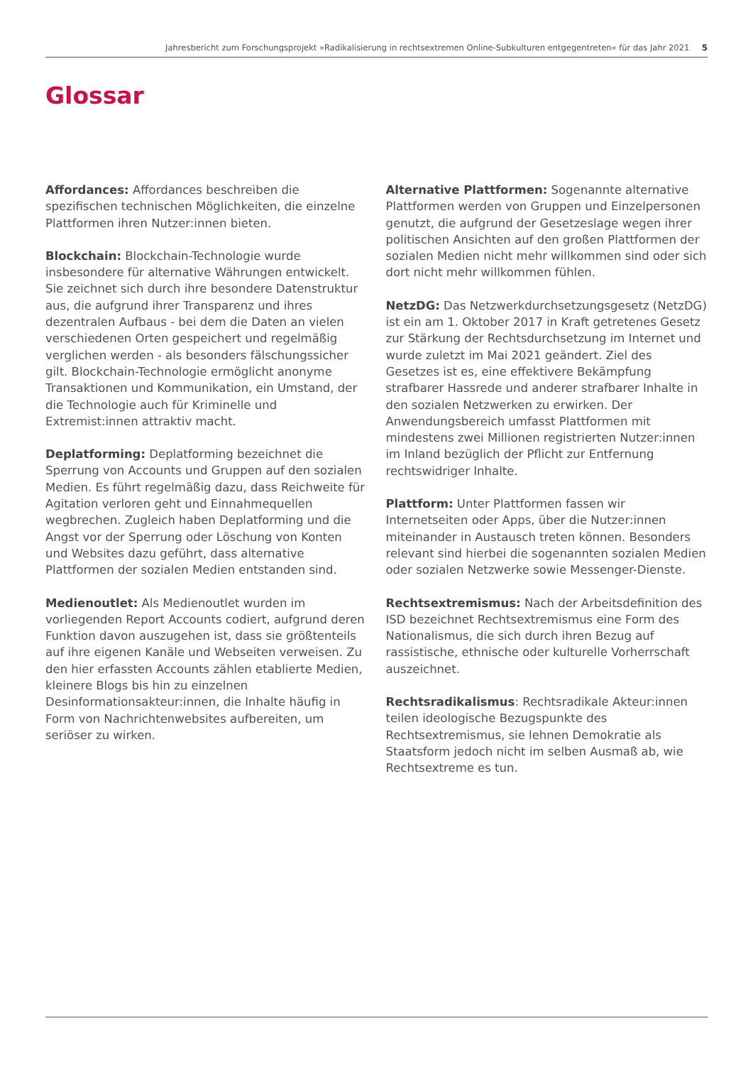Jahresbericht zum Forschungsprojekt »Radikalisierung in rechtsextremen Online-Subkulturen entgegentreten« für das Jahr 2021 5
Glossar
Affordances: Affordances beschreiben die spezifischen technischen Möglichkeiten, die einzelne Plattformen ihren Nutzer:innen bieten.
Blockchain: Blockchain-Technologie wurde insbesondere für alternative Währungen entwickelt. Sie zeichnet sich durch ihre besondere Datenstruktur aus, die aufgrund ihrer Transparenz und ihres dezentralen Aufbaus - bei dem die Daten an vielen verschiedenen Orten gespeichert und regelmäßig verglichen werden - als besonders fälschungssicher gilt. Blockchain-Technologie ermöglicht anonyme Transaktionen und Kommunikation, ein Umstand, der die Technologie auch für Kriminelle und Extremist:innen attraktiv macht.
Deplatforming: Deplatforming bezeichnet die Sperrung von Accounts und Gruppen auf den sozialen Medien. Es führt regelmäßig dazu, dass Reichweite für Agitation verloren geht und Einnahmequellen wegbrechen. Zugleich haben Deplatforming und die Angst vor der Sperrung oder Löschung von Konten und Websites dazu geführt, dass alternative Plattformen der sozialen Medien entstanden sind.
Medienoutlet: Als Medienoutlet wurden im vorliegenden Report Accounts codiert, aufgrund deren Funktion davon auszugehen ist, dass sie größtenteils auf ihre eigenen Kanäle und Webseiten verweisen. Zu den hier erfassten Accounts zählen etablierte Medien, kleinere Blogs bis hin zu einzelnen Desinformationsakteur:innen, die Inhalte häufig in Form von Nachrichtenwebsites aufbereiten, um seriöser zu wirken.
Alternative Plattformen: Sogenannte alternative Plattformen werden von Gruppen und Einzelpersonen genutzt, die aufgrund der Gesetzeslage wegen ihrer politischen Ansichten auf den großen Plattformen der sozialen Medien nicht mehr willkommen sind oder sich dort nicht mehr willkommen fühlen.
NetzDG: Das Netzwerkdurchsetzungsgesetz (NetzDG) ist ein am 1. Oktober 2017 in Kraft getretenes Gesetz zur Stärkung der Rechtsdurchsetzung im Internet und wurde zuletzt im Mai 2021 geändert. Ziel des Gesetzes ist es, eine effektivere Bekämpfung strafbarer Hassrede und anderer strafbarer Inhalte in den sozialen Netzwerken zu erwirken. Der Anwendungsbereich umfasst Plattformen mit mindestens zwei Millionen registrierten Nutzer:innen im Inland bezüglich der Pflicht zur Entfernung rechtswidriger Inhalte.
Plattform: Unter Plattformen fassen wir Internetseiten oder Apps, über die Nutzer:innen miteinander in Austausch treten können. Besonders relevant sind hierbei die sogenannten sozialen Medien oder sozialen Netzwerke sowie Messenger-Dienste.
Rechtsextremismus: Nach der Arbeitsdefinition des ISD bezeichnet Rechtsextremismus eine Form des Nationalismus, die sich durch ihren Bezug auf rassistische, ethnische oder kulturelle Vorherrschaft auszeichnet.
Rechtsradikalismus: Rechtsradikale Akteur:innen teilen ideologische Bezugspunkte des Rechtsextremismus, sie lehnen Demokratie als Staatsform jedoch nicht im selben Ausmaß ab, wie Rechtsextreme es tun.